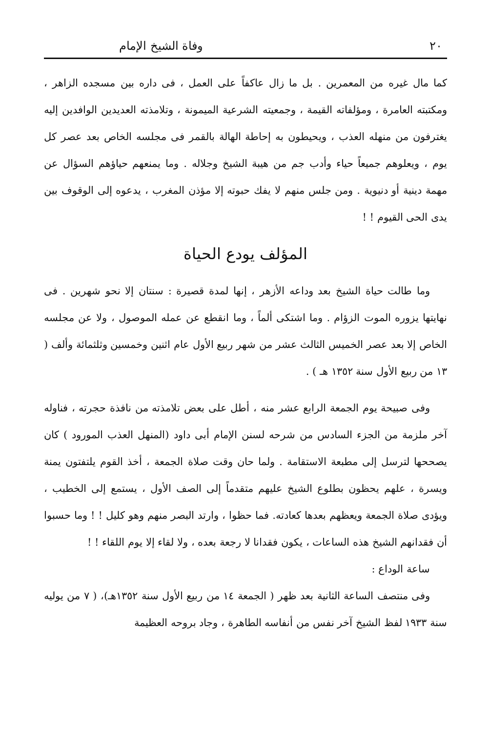٢٠ وفاة الشيخ الإمام
كما مال غيره من المعمرين . بل ما زال عاكفاً على العمل ، فى داره بين مسجده الزاهر ، ومكتبته العامرة ، ومؤلفاته القيمة ، وجمعيته الشرعية الميمونة ، وتلامذته العديدين الوافدين إليه يغترفون من منهله العذب ، ويحيطون به إحاطة الهالة بالقمر فى مجلسه الخاص بعد عصر كل يوم ، ويعلوهم جميعاً حياء وأدب جم من هيبة الشيخ وجلاله . وما يمنعهم حياؤهم السؤال عن مهمة دينية أو دنيوية . ومن جلس منهم لا يفك حبوته إلا مؤذن المغرب ، يدعوه إلى الوقوف بين يدى الحى القيوم ! !
المؤلف يودع الحياة
وما طالت حياة الشيخ بعد وداعه الأزهر ، إنها لمدة قصيرة : سنتان إلا نحو شهرين . فى نهايتها يزوره الموت الزؤام . وما اشتكى ألماً ، وما انقطع عن عمله الموصول ، ولا عن مجلسه الخاص إلا بعد عصر الخميس الثالث عشر من شهر ربيع الأول عام اثنين وخمسين وثلثمائة وألف ( ١٣ من ربيع الأول سنة ١٣٥٢ هـ ) .
وفى صبيحة يوم الجمعة الرابع عشر منه ، أطل على بعض تلامذته من نافذة حجرته ، فناوله آخر ملزمة من الجزء السادس من شرحه لسنن الإمام أبى داود (المنهل العذب المورود ) كان يصححها لترسل إلى مطبعة الاستقامة . ولما حان وقت صلاة الجمعة ، أخذ القوم يلتفتون يمنة ويسرة ، علهم يحظون بطلوع الشيخ عليهم متقدماً إلى الصف الأول ، يستمع إلى الخطيب ، ويؤدى صلاة الجمعة ويعظهم بعدها كعادته. فما حظوا ، وارتد البصر منهم وهو كليل ! ! وما حسبوا أن فقدانهم الشيخ هذه الساعات ، يكون فقدانا لا رجعة بعده ، ولا لقاء إلا يوم اللقاء ! !
ساعة الوداع :
وفى منتصف الساعة الثانية بعد ظهر ( الجمعة ١٤ من ربيع الأول سنة ١٣٥٢هـ)، ( ٧ من يوليه سنة ١٩٣٣ لفظ الشيخ آخر نفس من أنفاسه الطاهرة ، وجاد بروحه العظيمة